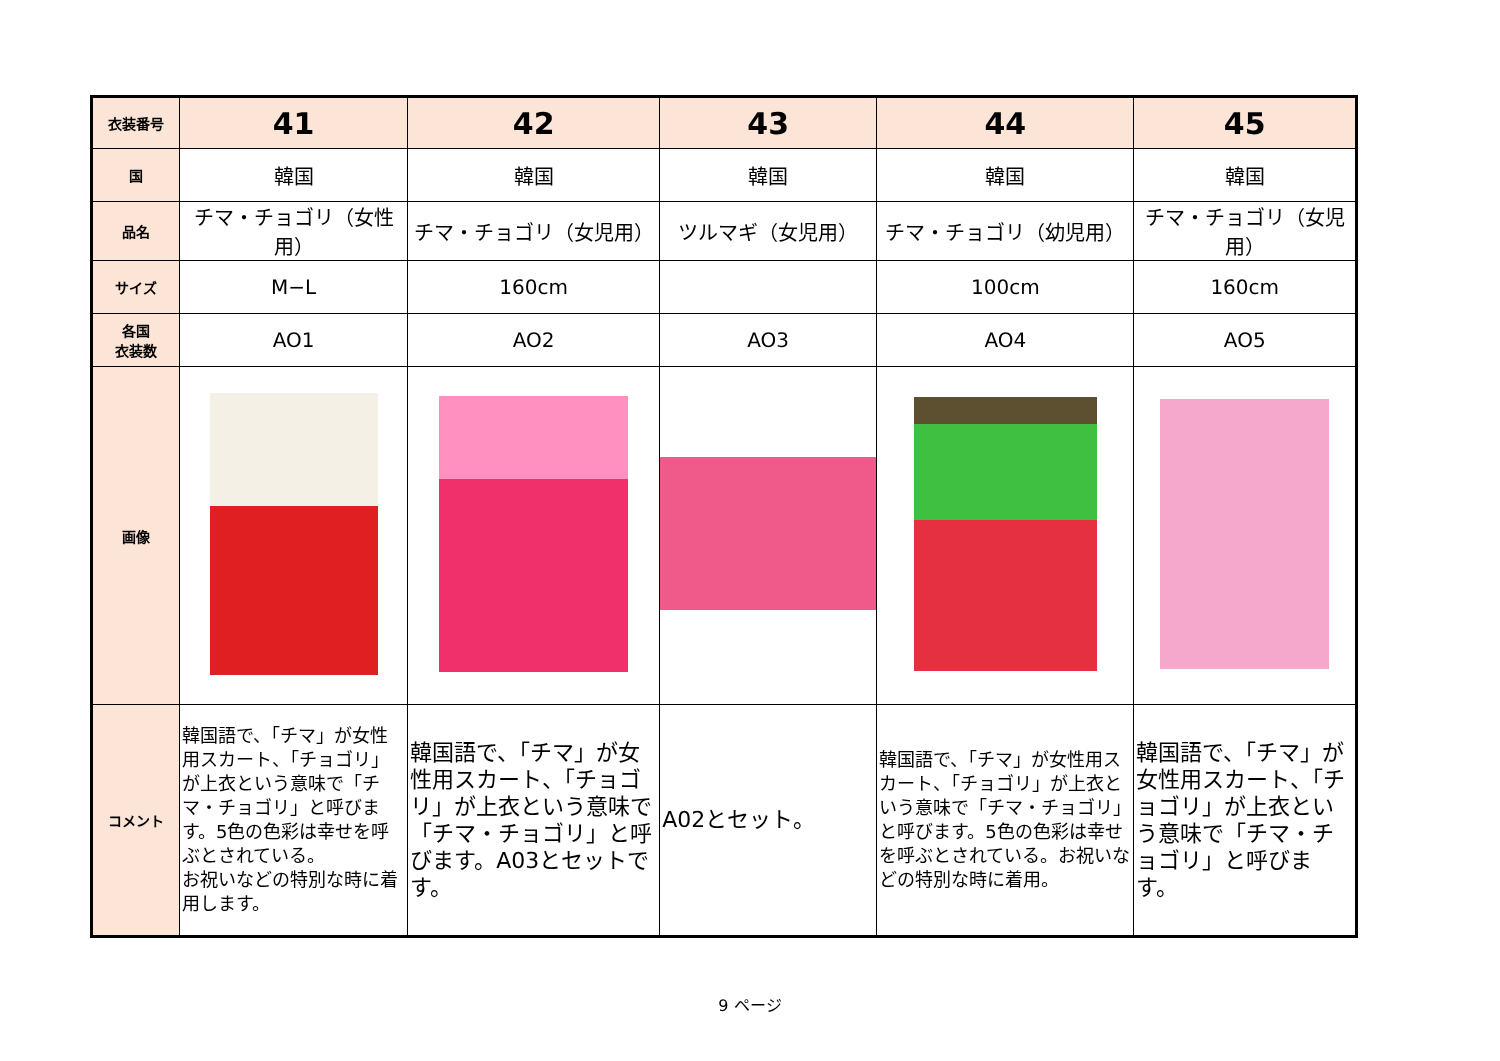| 衣装番号 | 41 | 42 | 43 | 44 | 45 |
| 国 | 韓国 | 韓国 | 韓国 | 韓国 | 韓国 |
| 品名 | チマ・チョゴリ（女性用） | チマ・チョゴリ（女児用） | ツルマギ（女児用） | チマ・チョゴリ（幼児用） | チマ・チョゴリ（女児用） |
| サイズ | M−L | 160cm | | 100cm | 160cm |
| 各国 衣装数 | AO1 | AO2 | AO3 | AO4 | AO5 |
| 画像 | | | | | |
| コメント | 韓国語で、「チマ」が女性用スカート、「チョゴリ」が上衣という意味で「チマ・チョゴリ」と呼びます。5色の色彩は幸せを呼ぶとされている。 お祝いなどの特別な時に着用します。 | 韓国語で、「チマ」が女性用スカート、「チョゴリ」が上衣という意味で「チマ・チョゴリ」と呼びます。A03とセットです。 | A02とセット。 | 韓国語で、「チマ」が女性用スカート、「チョゴリ」が上衣という意味で「チマ・チョゴリ」と呼びます。5色の色彩は幸せを呼ぶとされている。お祝いなどの特別な時に着用。 | 韓国語で、「チマ」が女性用スカート、「チョゴリ」が上衣という意味で「チマ・チョゴリ」と呼びます。 |
9 ページ